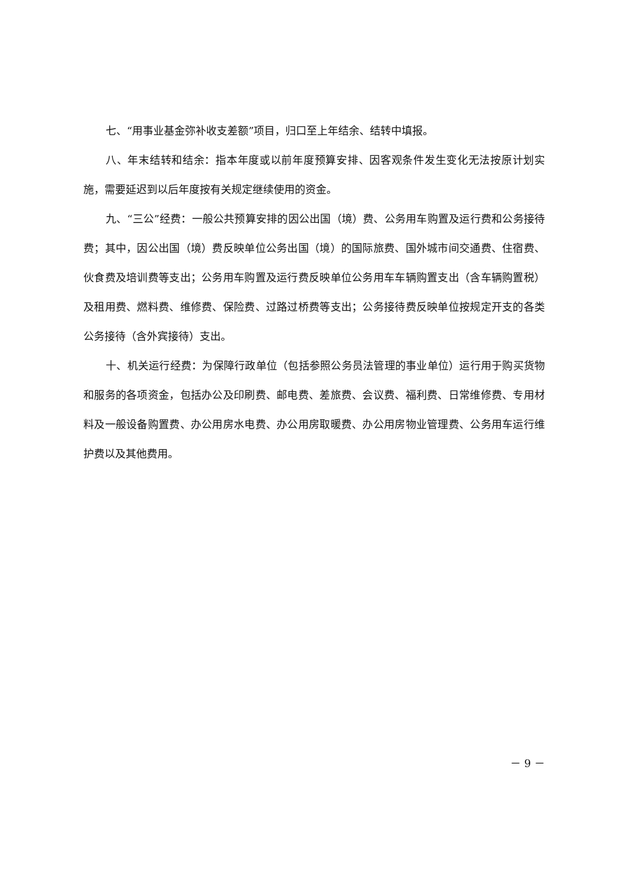七、“用事业基金弥补收支差额”项目，归口至上年结余、结转中填报。
八、年末结转和结余：指本年度或以前年度预算安排、因客观条件发生变化无法按原计划实施，需要延迟到以后年度按有关规定继续使用的资金。
九、“三公”经费：一般公共预算安排的因公出国（境）费、公务用车购置及运行费和公务接待费；其中，因公出国（境）费反映单位公务出国（境）的国际旅费、国外城市间交通费、住宿费、伙食费及培训费等支出；公务用车购置及运行费反映单位公务用车车辆购置支出（含车辆购置税）及租用费、燃料费、维修费、保险费、过路过桥费等支出；公务接待费反映单位按规定开支的各类公务接待（含外宾接待）支出。
十、机关运行经费：为保障行政单位（包括参照公务员法管理的事业单位）运行用于购买货物和服务的各项资金，包括办公及印刷费、邮电费、差旅费、会议费、福利费、日常维修费、专用材料及一般设备购置费、办公用房水电费、办公用房取暖费、办公用房物业管理费、公务用车运行维护费以及其他费用。
－ 9 －